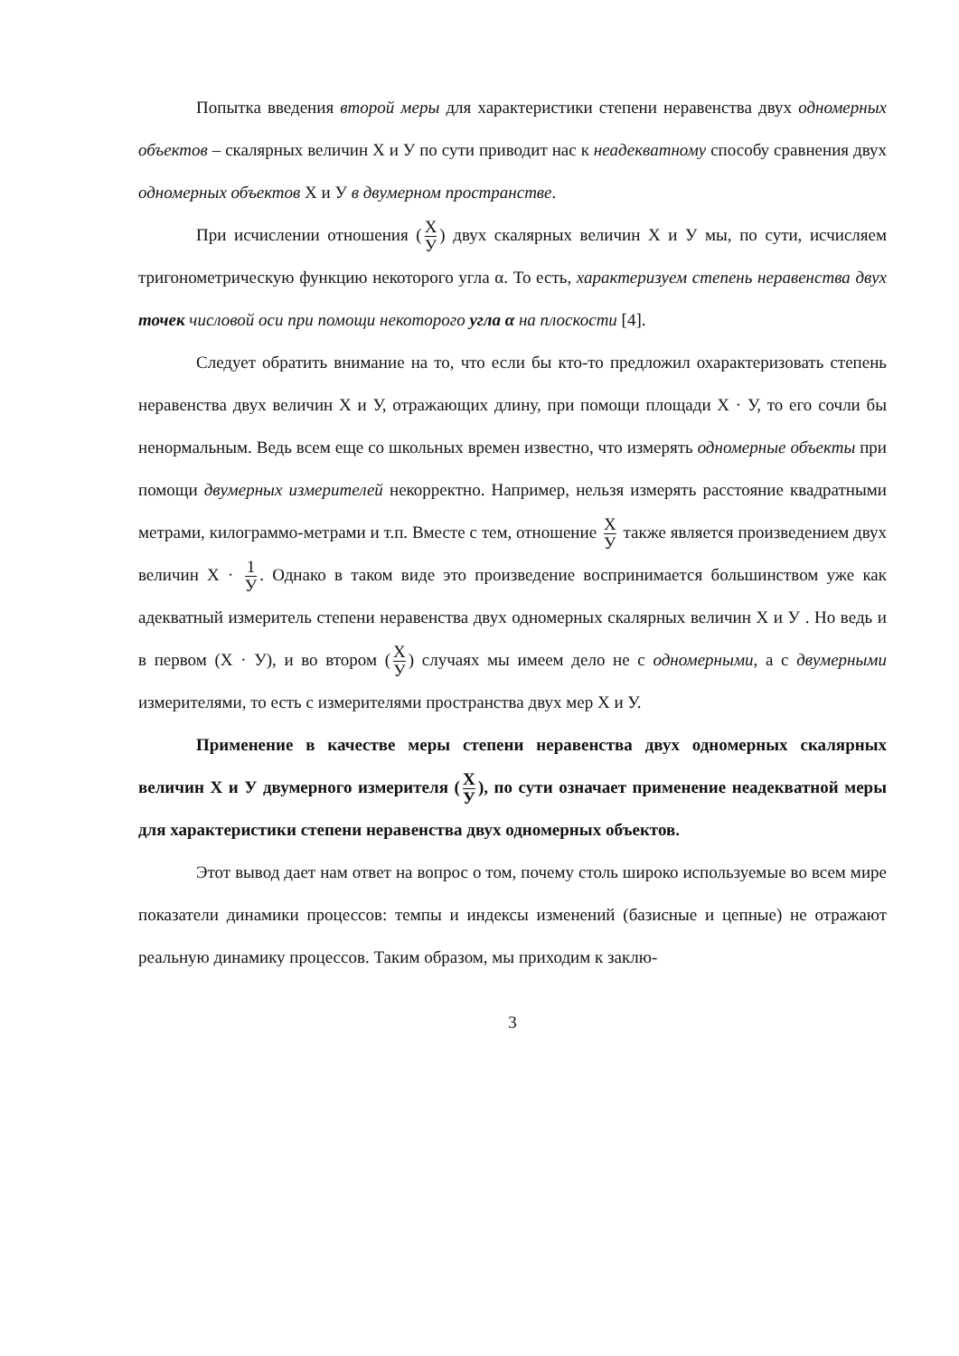Попытка введения второй меры для характеристики степени неравенства двух одномерных объектов – скалярных величин Х и У по сути приводит нас к неадекватному способу сравнения двух одномерных объектов Х и У в двумерном пространстве.
При исчислении отношения (Х У) двух скалярных величин Х и У мы, по сути, исчисляем тригонометрическую функцию некоторого угла α. То есть, характеризуем степень неравенства двух точек числовой оси при помощи некоторого угла α на плоскости [4].
Следует обратить внимание на то, что если бы кто-то предложил охарактеризовать степень неравенства двух величин Х и У, отражающих длину, при помощи площади Х · У, то его сочли бы ненормальным. Ведь всем еще со школьных времен известно, что измерять одномерные объекты при помощи двумерных измерителей некорректно. Например, нельзя измерять расстояние квадратными метрами, килограммо-метрами и т.п. Вместе с тем, отношение Х У также является произведением двух величин Х · 1 У. Однако в таком виде это произведение воспринимается большинством уже как адекватный измеритель степени неравенства двух одномерных скалярных величин Х и У . Но ведь и в первом (Х · У), и во втором (Х У) случаях мы имеем дело не с одномерными, а с двумерными измерителями, то есть с измерителями пространства двух мер Х и У.
Применение в качестве меры степени неравенства двух одномерных скалярных величин Х и У двумерного измерителя (Х У), по сути означает применение неадекватной меры для характеристики степени неравенства двух одномерных объектов.
Этот вывод дает нам ответ на вопрос о том, почему столь широко используемые во всем мире показатели динамики процессов: темпы и индексы изменений (базисные и цепные) не отражают реальную динамику процессов. Таким образом, мы приходим к заклю-
3